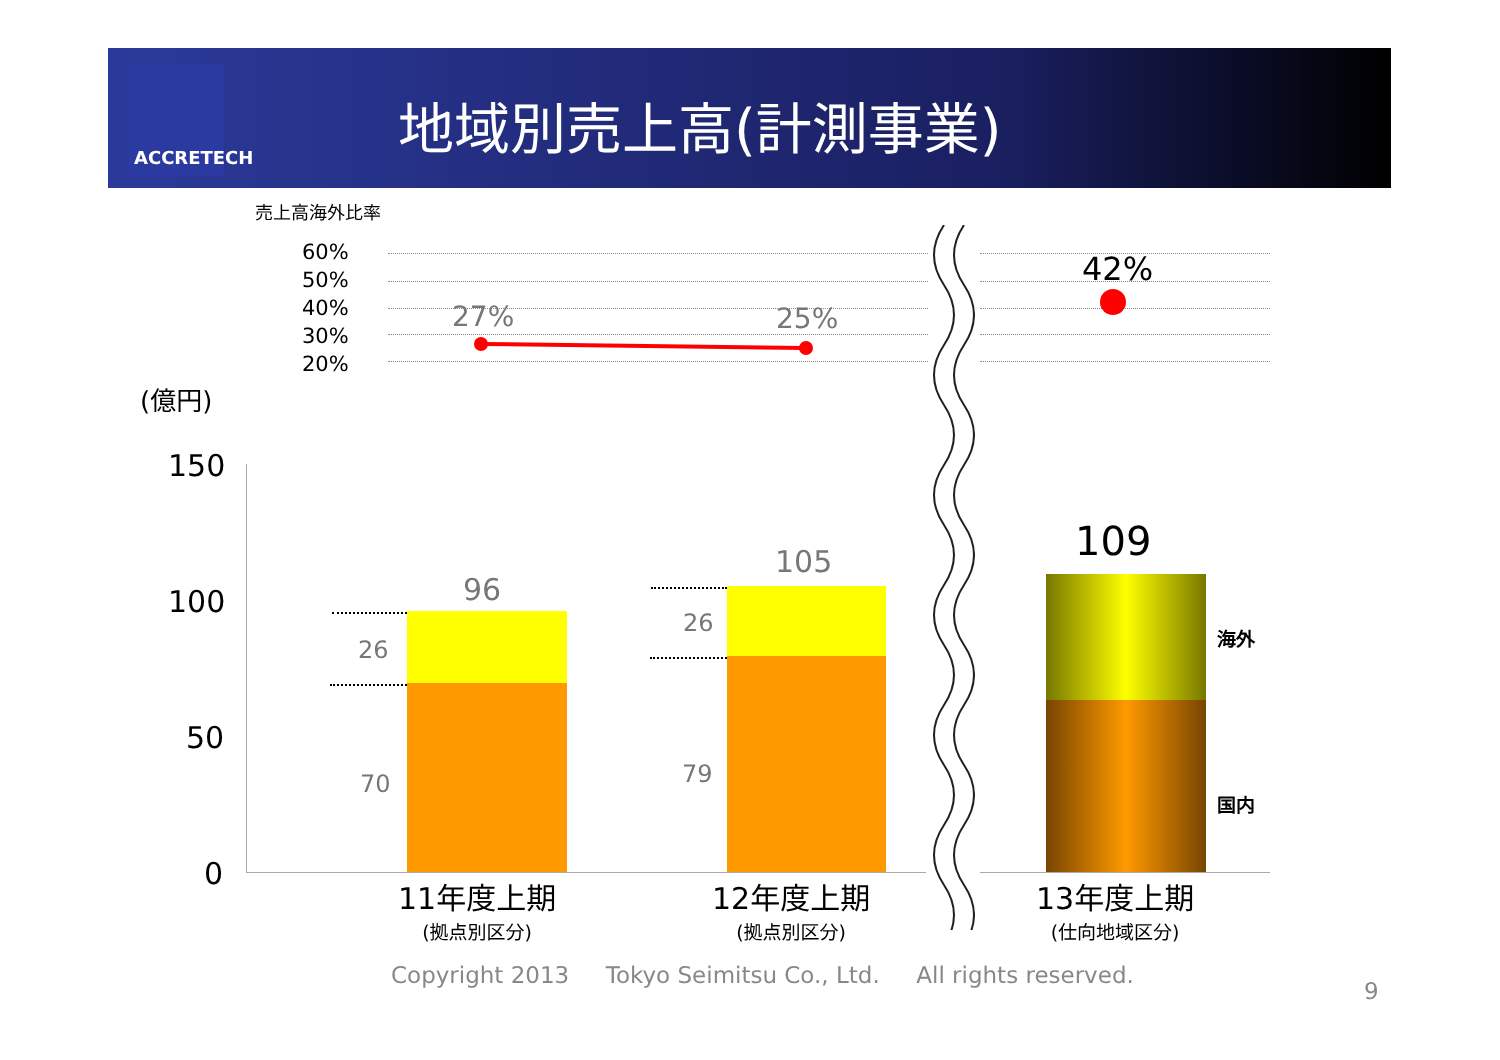ACCRETECH
地域別売上高(計測事業)
売上高海外比率
60%
50%
40%
30%
20%
27% 25%
42%
(億円)
150
100
50
0
96
26
70
105
26
79
109
海外
国内
11年度上期
(拠点別区分)
12年度上期
(拠点別区分)
13年度上期
(仕向地域区分)
Copyright 2013 Tokyo Seimitsu Co., Ltd. All rights reserved.
9